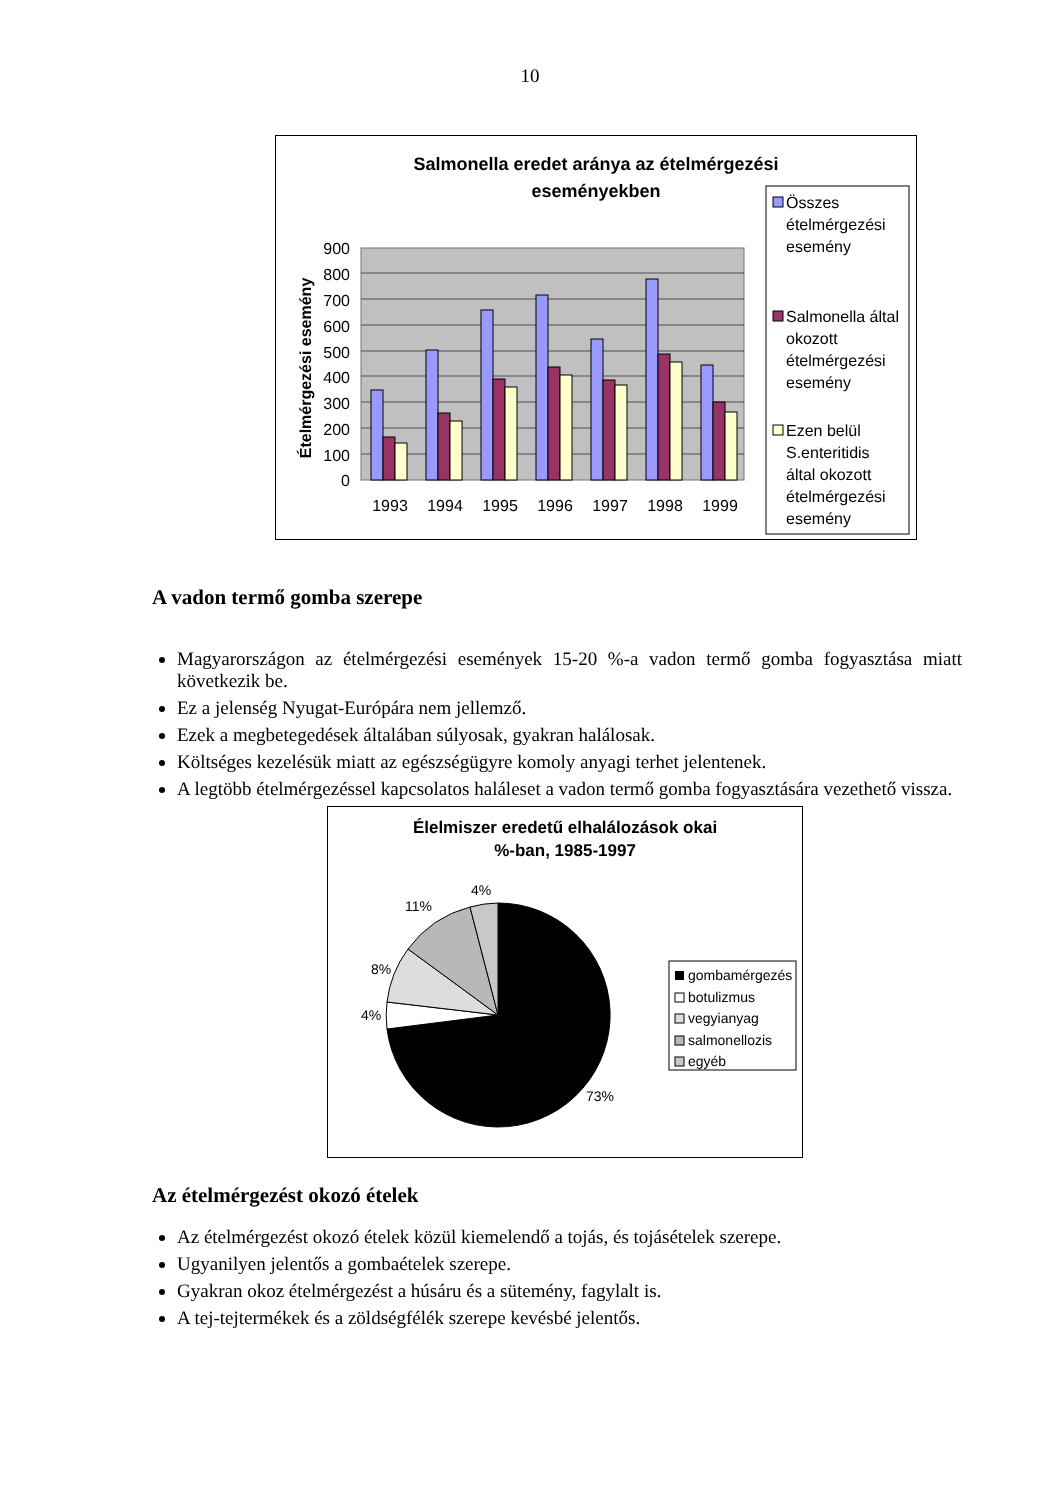10
Salmonella eredet aránya az ételmérgezési
eseményekben
900
800
700
600
500
400
300
200
100
0
Ételmérgezési esemény
1993
1994
1995
1996
1997
1998
1999
Összes
ételmérgezési
esemény
Salmonella által
okozott
ételmérgezési
esemény
Ezen belül
S.enteritidis
által okozott
ételmérgezési
esemény
A vadon termő gomba szerepe
Magyarországon az ételmérgezési események 15-20 %-a vadon termő gomba fogyasztása miatt következik be.
Ez a jelenség Nyugat-Európára nem jellemző.
Ezek a megbetegedések általában súlyosak, gyakran halálosak.
Költséges kezelésük miatt az egészségügyre komoly anyagi terhet jelentenek.
A legtöbb ételmérgezéssel kapcsolatos haláleset a vadon termő gomba fogyasztására vezethető vissza.
Élelmiszer eredetű elhalálozások okai
%-ban, 1985-1997
4%
11%
8%
4%
73%
gombamérgezés
botulizmus
vegyianyag
salmonellozis
egyéb
Az ételmérgezést okozó ételek
Az ételmérgezést okozó ételek közül kiemelendő a tojás, és tojásételek szerepe.
Ugyanilyen jelentős a gombaételek szerepe.
Gyakran okoz ételmérgezést a húsáru és a sütemény, fagylalt is.
A tej-tejtermékek és a zöldségfélék szerepe kevésbé jelentős.